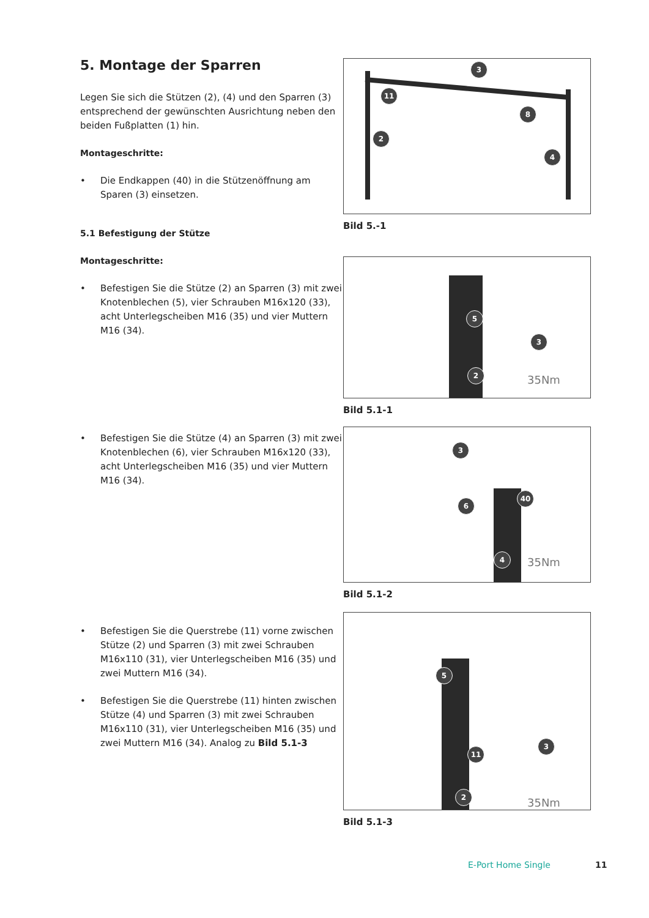5. Montage der Sparren
Legen Sie sich die Stützen (2), (4) und den Sparren (3) entsprechend der gewünschten Ausrichtung neben den beiden Fußplatten (1) hin.
Montageschritte:
• Die Endkappen (40) in die Stützenöffnung am Sparen (3) einsetzen.
5.1 Befestigung der Stütze
Montageschritte:
• Befestigen Sie die Stütze (2) an Sparren (3) mit zwei Knotenblechen (5), vier Schrauben M16x120 (33), acht Unterlegscheiben M16 (35) und vier Muttern M16 (34).
3
11
8
2
4
Bild 5.-1
5
3
2
35Nm
Bild 5.1-1
• Befestigen Sie die Stütze (4) an Sparren (3) mit zwei Knotenblechen (6), vier Schrauben M16x120 (33), acht Unterlegscheiben M16 (35) und vier Muttern M16 (34).
3
6
40
4 35Nm
Bild 5.1-2
• Befestigen Sie die Querstrebe (11) vorne zwischen Stütze (2) und Sparren (3) mit zwei Schrauben M16x110 (31), vier Unterlegscheiben M16 (35) und zwei Muttern M16 (34).
• Befestigen Sie die Querstrebe (11) hinten zwischen Stütze (4) und Sparren (3) mit zwei Schrauben M16x110 (31), vier Unterlegscheiben M16 (35) und zwei Muttern M16 (34). Analog zu Bild 5.1-3
5
11
3
2
35Nm
Bild 5.1-3
E-Port Home Single 11